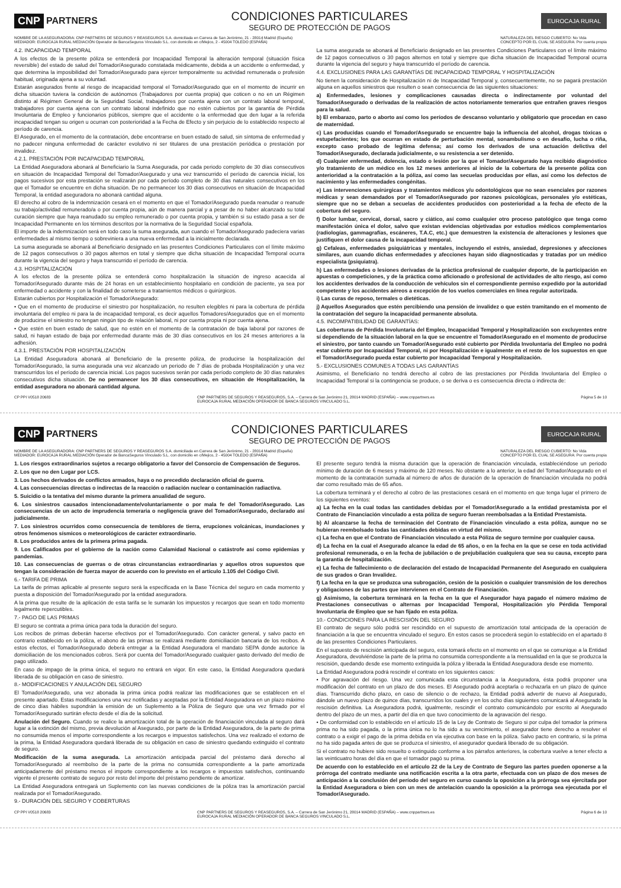CNP PARTNERS
CONDICIONES PARTICULARES
SEGURO DE PROTECCIÓN DE PAGOS
EUROCAJA RURAL
NOMBRE DE LA ASEGURADORA: CNP PARTNERS DE SEGUROS Y REASEGUROS S.A. domiciliada en Carrera de San Jerónimo, 21 - 28014 Madrid (España)
MEDIADOR: EUROCAJA RURAL MEDIACIÓN Operador de BancaSeguros Vinculado S.L. con domicilio en c/Mejico, 2 - 45004 TOLEDO (ESPAÑA) NATURALEZA DEL RIESGO CUBIERTO: No Vida
CONCEPTO POR EL CUAL SE ASEGURA: Por cuenta propia
4.2. INCAPACIDAD TEMPORAL
A los efectos de la presente póliza se entenderá por Incapacidad Temporal la alteración temporal (situación física reversible) del estado de salud del Tomador/Asegurado constatada médicamente, debida a un accidente o enfermedad, y que determina la imposibilidad del Tomador/Asegurado para ejercer temporalmente su actividad remunerada o profesión habitual, originada ajena a su voluntad.
Estarán asegurados frente al riesgo de incapacidad temporal el Tomador/Asegurado que en el momento de incurrir en dicha situación tuviera la condición de autónomos (Trabajadores por cuenta propia) que coticen o no en un Régimen distinto al Régimen General de la Seguridad Social, trabajadores por cuenta ajena con un contrato laboral temporal, trabajadores por cuenta ajena con un contrato laboral indefinido que no estén cubiertos por la garantía de Pérdida Involuntaria de Empleo y funcionarios públicos, siempre que el accidente o la enfermedad que den lugar a la referida incapacidad tengan su origen u ocurran con posterioridad a la Fecha de Efecto y sin perjuicio de lo establecido respecto al período de carencia.
El Asegurado, en el momento de la contratación, debe encontrarse en buen estado de salud, sin síntoma de enfermedad y no padecer ninguna enfermedad de carácter evolutivo ni ser titulares de una prestación periódica o prestación por invalidez.
4.2.1. PRESTACIÓN POR INCAPACIDAD TEMPORAL
La Entidad Aseguradora abonará al Beneficiario la Suma Asegurada, por cada periodo completo de 30 días consecutivos en situación de Incapacidad Temporal del Tomador/Asegurado y una vez transcurrido el período de carencia inicial, los pagos sucesivos por esta prestación se realizarán por cada período completo de 30 días naturales consecutivos en los que el Tomador se encuentre en dicha situación. De no permanecer los 30 días consecutivos en situación de Incapacidad Temporal, la entidad aseguradora no abonará cantidad alguna.
El derecho al cobro de la indemnización cesará en el momento en que el Tomador/Asegurado pueda reanudar o reanude su trabajo/actividad remunerado/a o por cuenta propia, aún de manera parcial y a pesar de no haber alcanzado su total curación siempre que haya reanudado su empleo remunerado o por cuenta propia, y también si su estado pasa a ser de Incapacidad Permanente en los términos descritos por la normativa de la Seguridad Social española.
El importe de la indemnización será en todo caso la suma asegurada, aun cuando el Tomador/Asegurado padeciera varias enfermedades al mismo tiempo o sobreviniera a una nueva enfermedad a la inicialmente declarada.
La suma asegurada se abonará al Beneficiario designado en las presentes Condiciones Particulares con el límite máximo de 12 pagos consecutivos o 30 pagos alternos en total y siempre que dicha situación de Incapacidad Temporal ocurra durante la vigencia del seguro y haya transcurrido el período de carencia.
4.3. HOSPITALIZACIÓN
A los efectos de la presente póliza se entenderá como hospitalización la situación de ingreso acaecida al Tomador/Asegurado durante más de 24 horas en un establecimiento hospitalario en condición de paciente, ya sea por enfermedad o accidente y con la finalidad de someterse a tratamientos médicos o quirúrgicos.
Estarán cubiertos por Hospitalización el Tomador/Asegurado:
• Que en el momento de producirse el siniestro por hospitalización, no resulten elegibles ni para la cobertura de pérdida involuntaria del empleo ni para la de incapacidad temporal, es decir aquellos Tomadores/Asegurados que en el momento de producirse el siniestro no tengan ningún tipo de relación laboral, ni por cuenta propia ni por cuenta ajena.
• Que estén en buen estado de salud, que no estén en el momento de la contratación de baja laboral por razones de salud, ni hayan estado de baja por enfermedad durante más de 30 días consecutivos en los 24 meses anteriores a la adhesión.
4.3.1. PRESTACIÓN POR HOSPITALIZACIÓN
La Entidad Aseguradora abonará al Beneficiario de la presente póliza, de producirse la hospitalización del Tomador/Asegurado, la suma asegurada una vez alcanzado un periodo de 7 días de probada Hospitalización y una vez transcurridos los el período de carencia inicial. Los pagos sucesivos serán por cada período completo de 30 días naturales consecutivos dicha situación. De no permanecer los 30 días consecutivos, en situación de Hospitalización, la entidad aseguradora no abonará cantidad alguna.
La suma asegurada se abonará al Beneficiario designado en las presentes Condiciones Particulares con el límite máximo de 12 pagos consecutivos o 30 pagos alternos en total y siempre que dicha situación de Incapacidad Temporal ocurra durante la vigencia del seguro y haya transcurrido el período de carencia.
4.4. EXCLUSIONES PARA LAS GARANTÍAS DE INCAPACIDAD TEMPORAL Y HOSPITALIZACIÓN
No tienen la consideración de Hospitalización ni de Incapacidad Temporal y, consecuentemente, no se pagará prestación alguna en aquellos siniestros que resulten o sean consecuencia de las siguientes situaciones:
a) Enfermedades, lesiones y complicaciones causadas directa o indirectamente por voluntad del Tomador/Asegurado o derivadas de la realización de actos notoriamente temerarios que entrañen graves riesgos para la salud.
b) El embarazo, parto o aborto así como los períodos de descanso voluntario y obligatorio que procedan en caso de maternidad.
c) Las producidas cuando el Tomador/Asegurado se encuentre bajo la influencia del alcohol, drogas tóxicas o estupefacientes; los que ocurran en estado de perturbación mental, sonambulismo o en desafío, lucha o riña, excepto caso probado de legítima defensa; así como los derivados de una actuación delictiva del Tomador/Asegurado, declarada judicialmente, o su resistencia a ser detenido.
d) Cualquier enfermedad, dolencia, estado o lesión por la que el Tomador/Asegurado haya recibido diagnóstico y/o tratamiento de un médico en los 12 meses anteriores al inicio de la cobertura de la presente póliza con anterioridad a la contratación a la póliza, así como las secuelas producidas por ellas, así como los defectos de nacimiento y las enfermedades congénitas.
e) Las intervenciones quirúrgicas y tratamientos médicos y/u odontológicos que no sean esenciales por razones médicas y sean demandados por el Tomador/Asegurado por razones psicológicas, personales y/o estéticas, siempre que no se deban a secuelas de accidentes producidos con posterioridad a la fecha de efecto de la cobertura del seguro.
f) Dolor lumbar, cervical, dorsal, sacro y ciático, así como cualquier otro proceso patológico que tenga como manifestación única el dolor, salvo que existan evidencias objetivadas por estudios médicos complementarios (radiologías, gammagrafías, escáneres, T.A.C, etc.) que demuestren la existencia de alteraciones y lesiones que justifiquen el dolor causa de la incapacidad temporal.
g) Cefaleas, enfermedades psiquiátricas y mentales, incluyendo el estrés, ansiedad, depresiones y afecciones similares, aun cuando dichas enfermedades y afecciones hayan sido diagnosticadas y tratadas por un médico especialista (psiquiatra).
h) Las enfermedades o lesiones derivadas de la práctica profesional de cualquier deporte, de la participación en apuestas o competiciones, y de la práctica como aficionado o profesional de actividades de alto riesgo, así como los accidentes derivados de la conducción de vehículos sin el correspondiente permiso expedido por la autoridad competente y los accidentes aéreos a excepción de los vuelos comerciales en línea regular autorizada.
i) Las curas de reposo, termales o dietéticas.
j) Aquellos Asegurados que estén percibiendo una pensión de invalidez o que estén tramitando en el momento de la contratación del seguro la incapacidad permanente absoluta.
4.5. INCOMPATIBILIDAD DE GARANTÍAS:
Las coberturas de Pérdida Involuntaria del Empleo, Incapacidad Temporal y Hospitalización son excluyentes entre sí dependiendo de la situación laboral en la que se encuentre el Tomador/Asegurado en el momento de producirse el siniestro, por tanto cuando un Tomador/Asegurado esté cubierto por Pérdida Involuntaria del Empleo no podrá estar cubierto por Incapacidad Temporal, ni por Hospitalización e igualmente en el resto de los supuestos en que el Tomador/Asegurado pueda estar cubierto por Incapacidad Temporal y Hospitalización.
5.- EXCLUSIONES COMUNES A TODAS LAS GARANTÍAS
Asimismo, el Beneficiario no tendrá derecho al cobro de las prestaciones por Pérdida Involuntaria del Empleo o Incapacidad Temporal si la contingencia se produce, o se deriva o es consecuencia directa o indirecta de:
CP PPI V0518 20683 CNP PARTNERS DE SEGUROS Y REASEGUROS, S.A. – Carrera de San Jerónimo 21, 28014 MADRID (ESPAÑA) – www.cnppartners.es
EUROCAJA RURAL MEDIACIÓN OPERADOR DE BANCA SEGUROS VINCULADO S.L. Página 5 de 10
CNP PARTNERS
CONDICIONES PARTICULARES
SEGURO DE PROTECCIÓN DE PAGOS
EUROCAJA RURAL
NOMBRE DE LA ASEGURADORA: CNP PARTNERS DE SEGUROS Y REASEGUROS S.A. domiciliada en Carrera de San Jerónimo, 21 - 28014 Madrid (España)
MEDIADOR: EUROCAJA RURAL MEDIACIÓN Operador de BancaSeguros Vinculado S.L. con domicilio en c/Mejico, 2 - 45004 TOLEDO (ESPAÑA) NATURALEZA DEL RIESGO CUBIERTO: No Vida
CONCEPTO POR EL CUAL SE ASEGURA: Por cuenta propia
1. Los riesgos extraordinarios sujetos a recargo obligatorio a favor del Consorcio de Compensación de Seguros.
2. Los que no den Lugar por LCS.
3. Los hechos derivados de conflictos armados, haya o no precedido declaración oficial de guerra.
4. Las consecuencias directas o indirectas de la reacción o radiación nuclear o contaminación radiactiva.
5. Suicidio o la tentativa del mismo durante la primera anualidad de seguro.
6. Los siniestros causados intencionadamente/voluntariamente o por mala fe del Tomador/Asegurado. Las consecuencias de un acto de imprudencia temeraria o negligencia grave del Tomador/Asegurado, declarado así judicialmente.
7. Los siniestros ocurridos como consecuencia de temblores de tierra, erupciones volcánicas, inundaciones y otros fenómenos sísmicos o meteorológicos de carácter extraordinario.
8. Los producidos antes de la primera prima pagada.
9. Los Calificados por el gobierno de la nación como Calamidad Nacional o catástrofe así como epidemias y pandemias.
10. Las consecuencias de guerras o de otras circunstancias extraordinarias y aquellos otros supuestos que tengan la consideración de fuerza mayor de acuerdo con lo previsto en el artículo 1.105 del Código Civil.
6.- TARIFA DE PRIMA
La tarifa de primas aplicable al presente seguro será la especificada en la Base Técnica del seguro en cada momento y puesta a disposición del Tomador/Asegurado por la entidad aseguradora.
A la prima que resulte de la aplicación de esta tarifa se le sumarán los impuestos y recargos que sean en todo momento legalmente repercutibles.
7.- PAGO DE LAS PRIMAS
El seguro se contrata a prima única para toda la duración del seguro.
Los recibos de primas deberán hacerse efectivos por el Tomador/Asegurado. Con carácter general, y salvo pacto en contrario establecido en la póliza, el abono de las primas se realizará mediante domiciliación bancaria de los recibos. A estos efectos, el Tomador/Asegurado deberá entregar a la Entidad Aseguradora el mandato SEPA donde autorice la domiciliación de los mencionados cobros. Será por cuenta del Tomador/Asegurado cualquier gasto derivado del medio de pago utilizado.
En caso de impago de la prima única, el seguro no entrará en vigor. En este caso, la Entidad Aseguradora quedará liberada de su obligación en caso de siniestro.
8.- MODIFICACIONES Y ANULACIÓN DEL SEGURO
El Tomador/Asegurado, una vez abonada la prima única podrá realizar las modificaciones que se establecen en el presente apartado. Estas modificaciones una vez notificadas y aceptadas por la Entidad Aseguradora en un plazo máximo de cinco días hábiles supondrán la emisión de un Suplemento a la Póliza de Seguro que una vez firmado por el Tomador/Asegurado surtirán efecto desde el día de la solicitud.
Anulación del Seguro. Cuando se realice la amortización total de la operación de financiación vinculada al seguro dará lugar a la extinción del mismo, previa devolución al Asegurado, por parte de la Entidad Aseguradora, de la parte de prima no consumida menos el importe correspondiente a los recargos e impuestos satisfechos. Una vez realizado el extorno de la prima, la Entidad Aseguradora quedará liberada de su obligación en caso de siniestro quedando extinguido el contrato de seguro.
Modificación de la suma asegurada. La amortización anticipada parcial del préstamo dará derecho al Tomador/Asegurado al reembolso de la parte de la prima no consumida correspondiente a la parte amortizada anticipadamente del préstamo menos el importe correspondiente a los recargos e impuestos satisfechos, continuando vigente el presente contrato de seguro por resto del importe del préstamo pendiente de amortizar.
La Entidad Aseguradora entregará un Suplemento con las nuevas condiciones de la póliza tras la amortización parcial realizada por el Tomador/Asegurado.
9.- DURACIÓN DEL SEGURO Y COBERTURAS
El presente seguro tendrá la misma duración que la operación de financiación vinculada, estableciéndose un periodo mínimo de duración de 6 meses y máximo de 120 meses. No obstante a lo anterior, la edad del Tomador/Asegurado en el momento de la contratación sumada al número de años de duración de la operación de financiación vinculada no podrá dar como resultado más de 65 años.
La cobertura terminará y el derecho al cobro de las prestaciones cesará en el momento en que tenga lugar el primero de los siguientes eventos:
a) La fecha en la cual todas las cantidades debidas por el Tomador/Asegurado a la entidad prestamista por el Contrato de Financiación vinculado a esta póliza de seguro fueran reembolsadas a la Entidad Prestamista.
b) Al alcanzarse la fecha de terminación del Contrato de Financiación vinculado a esta póliza, aunque no se hubieran reembolsado todas las cantidades debidas en virtud del mismo.
c) La fecha en que el Contrato de Financiación vinculado a esta Póliza de seguro termine por cualquier causa.
d) La fecha en la cual el Asegurado alcance la edad de 65 años, o en la fecha en la que se cese en toda actividad profesional remunerada, o en la fecha de jubilación o de prejubilación cualquiera que sea su causa, excepto para la garantía de hospitalización.
e) La fecha de fallecimiento o de declaración del estado de Incapacidad Permanente del Asegurado en cualquiera de sus grados o Gran Invalidez.
f) La fecha en la que se produzca una subrogación, cesión de la posición o cualquier transmisión de los derechos y obligaciones de las partes que intervienen en el Contrato de Financiación.
g) Asimismo, la cobertura terminará en la fecha en la que el Asegurador haya pagado el número máximo de Prestaciones consecutivas o alternas por Incapacidad Temporal, Hospitalización y/o Pérdida Temporal Involuntaria de Empleo que se han fijado en esta póliza.
10.- CONDICIONES PARA LA RESCISIÓN DEL SEGURO
El contrato de seguro sólo podrá ser rescindido en el supuesto de amortización total anticipada de la operación de financiación a la que se encuentra vinculado el seguro. En estos casos se procederá según lo establecido en el apartado 8 de las presentes Condiciones Particulares.
En el supuesto de rescisión anticipada del seguro, esta tomará efecto en el momento en el que se comunique a la Entidad Aseguradora, devolviéndose la parte de la prima no consumida correspondiente a la mensualidad en la que se produzca la rescisión, quedando desde ese momento extinguida la póliza y liberada la Entidad Aseguradora desde ese momento.
La Entidad Aseguradora podrá rescindir el contrato en los siguientes casos:
• Por agravación del riesgo. Una vez comunicada esta circunstancia a la Aseguradora, ésta podrá proponer una modificación del contrato en un plazo de dos meses. El Asegurado podrá aceptarla o rechazarla en un plazo de quince días. Transcurrido dicho plazo, en caso de silencio o de rechazo, la Entidad podrá advertir de nuevo al Asegurado, dándole un nuevo plazo de quince días, transcurridos los cuales y en los ocho días siguientes comunicará al Asegurado la rescisión definitiva. La Aseguradora podrá, igualmente, rescindir el contrato comunicándolo por escrito al Asegurado dentro del plazo de un mes, a partir del día en que tuvo conocimiento de la agravación del riesgo.
• De conformidad con lo establecido en el artículo 15 de la Ley de Contrato de Seguro si por culpa del tomador la primera prima no ha sido pagada, o la prima única no lo ha sido a su vencimiento, el asegurador tiene derecho a resolver el contrato o a exigir el pago de la prima debida en vía ejecutiva con base en la póliza. Salvo pacto en contrario, si la prima no ha sido pagada antes de que se produzca el siniestro, el asegurador quedará liberado de su obligación.
Si el contrato no hubiere sido resuelto o extinguido conforme a los párrafos anteriores, la cobertura vuelve a tener efecto a las veinticuatro horas del día en que el tomador pagó su prima.
De acuerdo con lo establecido en el artículo 22 de la Ley de Contrato de Seguro las partes pueden oponerse a la prórroga del contrato mediante una notificación escrita a la otra parte, efectuada con un plazo de dos meses de anticipación a la conclusión del período del seguro en curso cuando la oposición a la prórroga sea ejercitada por la Entidad Aseguradora o bien con un mes de antelación cuando la oposición a la prórroga sea ejecutada por el Tomador/Asegurado.
CP PPI V0518 20683 CNP PARTNERS DE SEGUROS Y REASEGUROS, S.A. – Carrera de San Jerónimo 21, 28014 MADRID (ESPAÑA) – www.cnppartners.es
EUROCAJA RURAL MEDIACIÓN OPERADOR DE BANCA SEGUROS VINCULADO S.L. Página 6 de 10